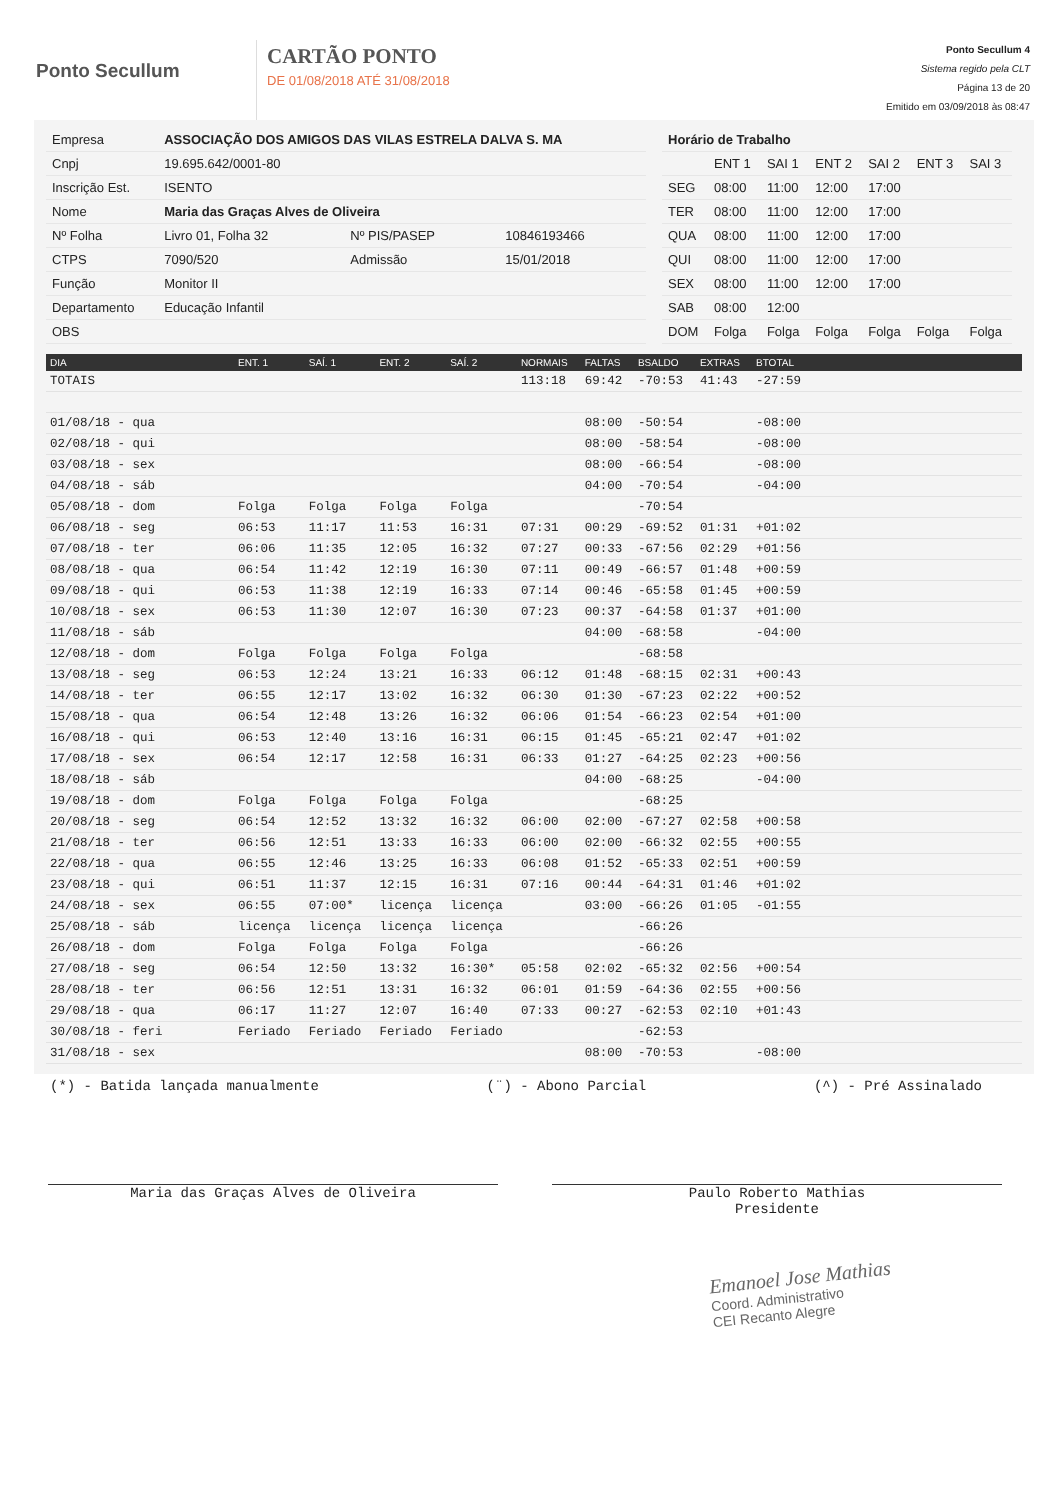Ponto Secullum
CARTÃO PONTO
DE 01/08/2018 ATÉ 31/08/2018
Ponto Secullum 4
Sistema regido pela CLT
Página 13 de 20
Emitido em 03/09/2018 às 08:47
| Empresa | ASSOCIAÇÃO DOS AMIGOS DAS VILAS ESTRELA DALVA S. MA | | |
| Cnpj | 19.695.642/0001-80 | | |
| Inscrição Est. | ISENTO | | |
| Nome | Maria das Graças Alves de Oliveira | | |
| Nº Folha | Livro 01, Folha 32 | Nº PIS/PASEP | 10846193466 |
| CTPS | 7090/520 | Admissão | 15/01/2018 |
| Função | Monitor II | | |
| Departamento | Educação Infantil | | |
| OBS | | | |
| Horário de Trabalho | | | | | | |
| | ENT 1 | SAI 1 | ENT 2 | SAI 2 | ENT 3 | SAI 3 |
| SEG | 08:00 | 11:00 | 12:00 | 17:00 | | |
| TER | 08:00 | 11:00 | 12:00 | 17:00 | | |
| QUA | 08:00 | 11:00 | 12:00 | 17:00 | | |
| QUI | 08:00 | 11:00 | 12:00 | 17:00 | | |
| SEX | 08:00 | 11:00 | 12:00 | 17:00 | | |
| SAB | 08:00 | 12:00 | | | | |
| DOM | Folga | Folga | Folga | Folga | Folga | Folga |
| DIA | ENT. 1 | SAÍ. 1 | ENT. 2 | SAÍ. 2 | NORMAIS | FALTAS | BSALDO | EXTRAS | BTOTAL | |
| --- | --- | --- | --- | --- | --- | --- | --- | --- | --- | --- |
| TOTAIS | | | | | 113:18 | 69:42 | -70:53 | 41:43 | -27:59 | |
| 01/08/18 - qua | | | | | | 08:00 | -50:54 | | -08:00 | |
| 02/08/18 - qui | | | | | | 08:00 | -58:54 | | -08:00 | |
| 03/08/18 - sex | | | | | | 08:00 | -66:54 | | -08:00 | |
| 04/08/18 - sáb | | | | | | 04:00 | -70:54 | | -04:00 | |
| 05/08/18 - dom | Folga | Folga | Folga | Folga | | | -70:54 | | | |
| 06/08/18 - seg | 06:53 | 11:17 | 11:53 | 16:31 | 07:31 | 00:29 | -69:52 | 01:31 | +01:02 | |
| 07/08/18 - ter | 06:06 | 11:35 | 12:05 | 16:32 | 07:27 | 00:33 | -67:56 | 02:29 | +01:56 | |
| 08/08/18 - qua | 06:54 | 11:42 | 12:19 | 16:30 | 07:11 | 00:49 | -66:57 | 01:48 | +00:59 | |
| 09/08/18 - qui | 06:53 | 11:38 | 12:19 | 16:33 | 07:14 | 00:46 | -65:58 | 01:45 | +00:59 | |
| 10/08/18 - sex | 06:53 | 11:30 | 12:07 | 16:30 | 07:23 | 00:37 | -64:58 | 01:37 | +01:00 | |
| 11/08/18 - sáb | | | | | | 04:00 | -68:58 | | -04:00 | |
| 12/08/18 - dom | Folga | Folga | Folga | Folga | | | -68:58 | | | |
| 13/08/18 - seg | 06:53 | 12:24 | 13:21 | 16:33 | 06:12 | 01:48 | -68:15 | 02:31 | +00:43 | |
| 14/08/18 - ter | 06:55 | 12:17 | 13:02 | 16:32 | 06:30 | 01:30 | -67:23 | 02:22 | +00:52 | |
| 15/08/18 - qua | 06:54 | 12:48 | 13:26 | 16:32 | 06:06 | 01:54 | -66:23 | 02:54 | +01:00 | |
| 16/08/18 - qui | 06:53 | 12:40 | 13:16 | 16:31 | 06:15 | 01:45 | -65:21 | 02:47 | +01:02 | |
| 17/08/18 - sex | 06:54 | 12:17 | 12:58 | 16:31 | 06:33 | 01:27 | -64:25 | 02:23 | +00:56 | |
| 18/08/18 - sáb | | | | | | 04:00 | -68:25 | | -04:00 | |
| 19/08/18 - dom | Folga | Folga | Folga | Folga | | | -68:25 | | | |
| 20/08/18 - seg | 06:54 | 12:52 | 13:32 | 16:32 | 06:00 | 02:00 | -67:27 | 02:58 | +00:58 | |
| 21/08/18 - ter | 06:56 | 12:51 | 13:33 | 16:33 | 06:00 | 02:00 | -66:32 | 02:55 | +00:55 | |
| 22/08/18 - qua | 06:55 | 12:46 | 13:25 | 16:33 | 06:08 | 01:52 | -65:33 | 02:51 | +00:59 | |
| 23/08/18 - qui | 06:51 | 11:37 | 12:15 | 16:31 | 07:16 | 00:44 | -64:31 | 01:46 | +01:02 | |
| 24/08/18 - sex | 06:55 | 07:00* | licença | licença | | 03:00 | -66:26 | 01:05 | -01:55 | |
| 25/08/18 - sáb | licença | licença | licença | licença | | | -66:26 | | | |
| 26/08/18 - dom | Folga | Folga | Folga | Folga | | | -66:26 | | | |
| 27/08/18 - seg | 06:54 | 12:50 | 13:32 | 16:30* | 05:58 | 02:02 | -65:32 | 02:56 | +00:54 | |
| 28/08/18 - ter | 06:56 | 12:51 | 13:31 | 16:32 | 06:01 | 01:59 | -64:36 | 02:55 | +00:56 | |
| 29/08/18 - qua | 06:17 | 11:27 | 12:07 | 16:40 | 07:33 | 00:27 | -62:53 | 02:10 | +01:43 | |
| 30/08/18 - feri | Feriado | Feriado | Feriado | Feriado | | | -62:53 | | | |
| 31/08/18 - sex | | | | | | 08:00 | -70:53 | | -08:00 | |
(*) - Batida lançada manualmente (¨) - Abono Parcial (^) - Pré Assinalado
Maria das Graças Alves de Oliveira Paulo Roberto Mathias
Presidente
Emanoel Jose Mathias
Coord. Administrativo
CEI Recanto Alegre